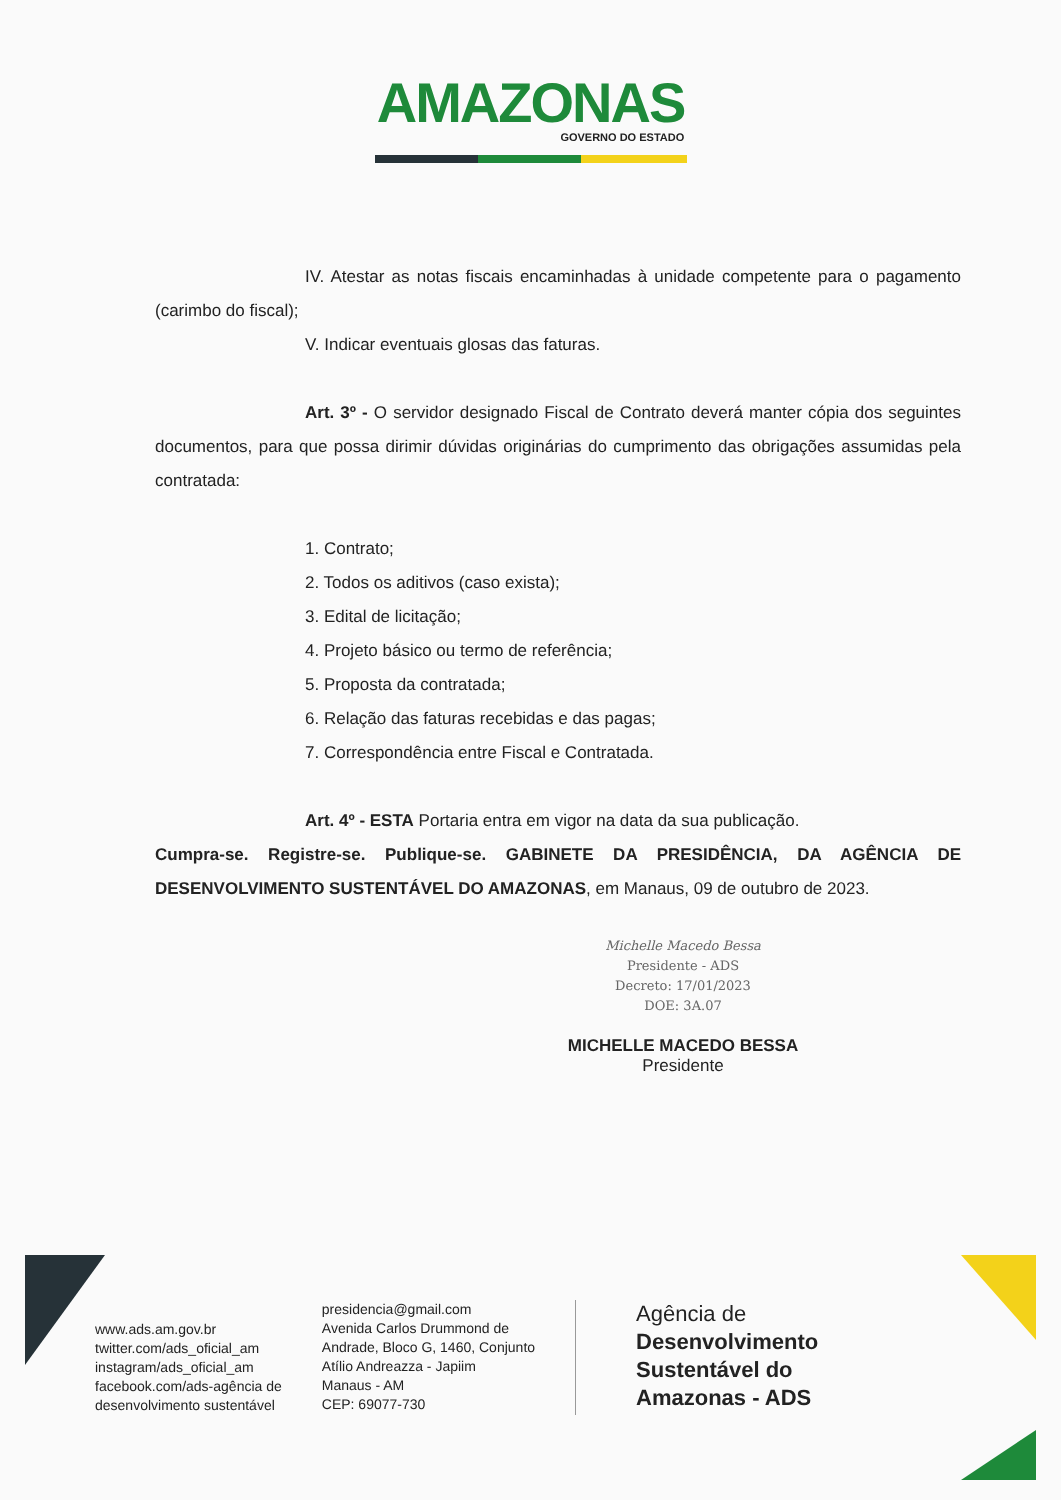AMAZONAS
GOVERNO DO ESTADO
IV. Atestar as notas fiscais encaminhadas à unidade competente para o pagamento (carimbo do fiscal);
V. Indicar eventuais glosas das faturas.
Art. 3º - O servidor designado Fiscal de Contrato deverá manter cópia dos seguintes documentos, para que possa dirimir dúvidas originárias do cumprimento das obrigações assumidas pela contratada:
1. Contrato;
2. Todos os aditivos (caso exista);
3. Edital de licitação;
4. Projeto básico ou termo de referência;
5. Proposta da contratada;
6. Relação das faturas recebidas e das pagas;
7. Correspondência entre Fiscal e Contratada.
Art. 4º - ESTA Portaria entra em vigor na data da sua publicação.
Cumpra-se. Registre-se. Publique-se. GABINETE DA PRESIDÊNCIA, DA AGÊNCIA DE DESENVOLVIMENTO SUSTENTÁVEL DO AMAZONAS, em Manaus, 09 de outubro de 2023.
Michelle Macedo Bessa
Presidente - ADS
Decreto: 17/01/2023
DOE: 3A.07
MICHELLE MACEDO BESSA
Presidente
www.ads.am.gov.br
twitter.com/ads_oficial_am
instagram/ads_oficial_am
facebook.com/ads-agência de
desenvolvimento sustentável
presidencia@gmail.com
Avenida Carlos Drummond de
Andrade, Bloco G, 1460, Conjunto
Atílio Andreazza - Japiim
Manaus - AM
CEP: 69077-730
Agência de
Desenvolvimento
Sustentável do
Amazonas - ADS